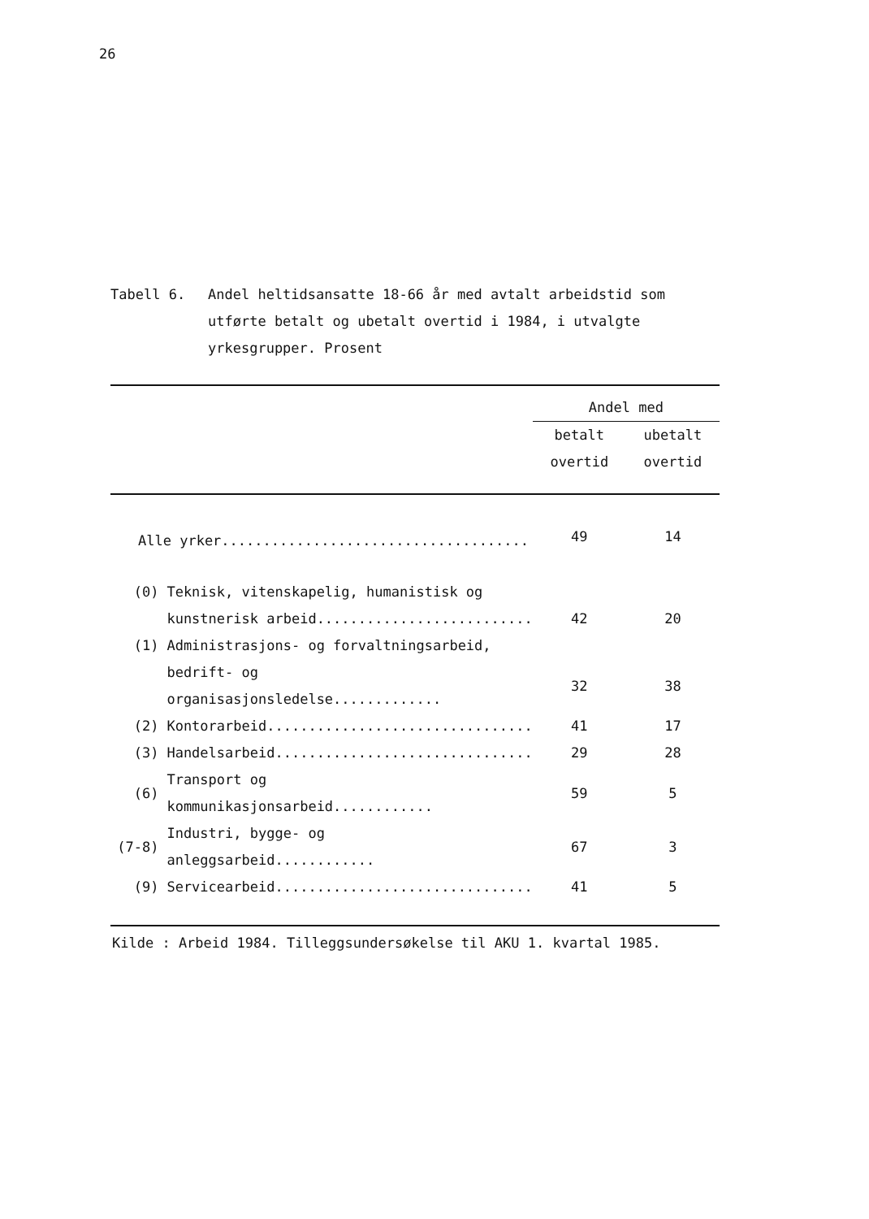26
Tabell 6. Andel heltidsansatte 18-66 år med avtalt arbeidstid som utførte betalt og ubetalt overtid i 1984, i utvalgte yrkesgrupper. Prosent
| | | Andel med | |
| --- | --- | --- | --- |
| | | betalt | ubetalt |
| | | overtid | overtid |
| Alle yrker..................................... | | 49 | 14 |
| (0) | Teknisk, vitenskapelig, humanistisk og | | |
| | kunstnerisk arbeid.......................... | 42 | 20 |
| (1) | Administrasjons- og forvaltningsarbeid, | | |
| | bedrift- og organisasjonsledelse............. | 32 | 38 |
| (2) | Kontorarbeid................................ | 41 | 17 |
| (3) | Handelsarbeid............................... | 29 | 28 |
| (6) | Transport og kommunikasjonsarbeid............ | 59 | 5 |
| (7-8) | Industri, bygge- og anleggsarbeid............ | 67 | 3 |
| (9) | Servicearbeid............................... | 41 | 5 |
Kilde : Arbeid 1984. Tilleggsundersøkelse til AKU 1. kvartal 1985.